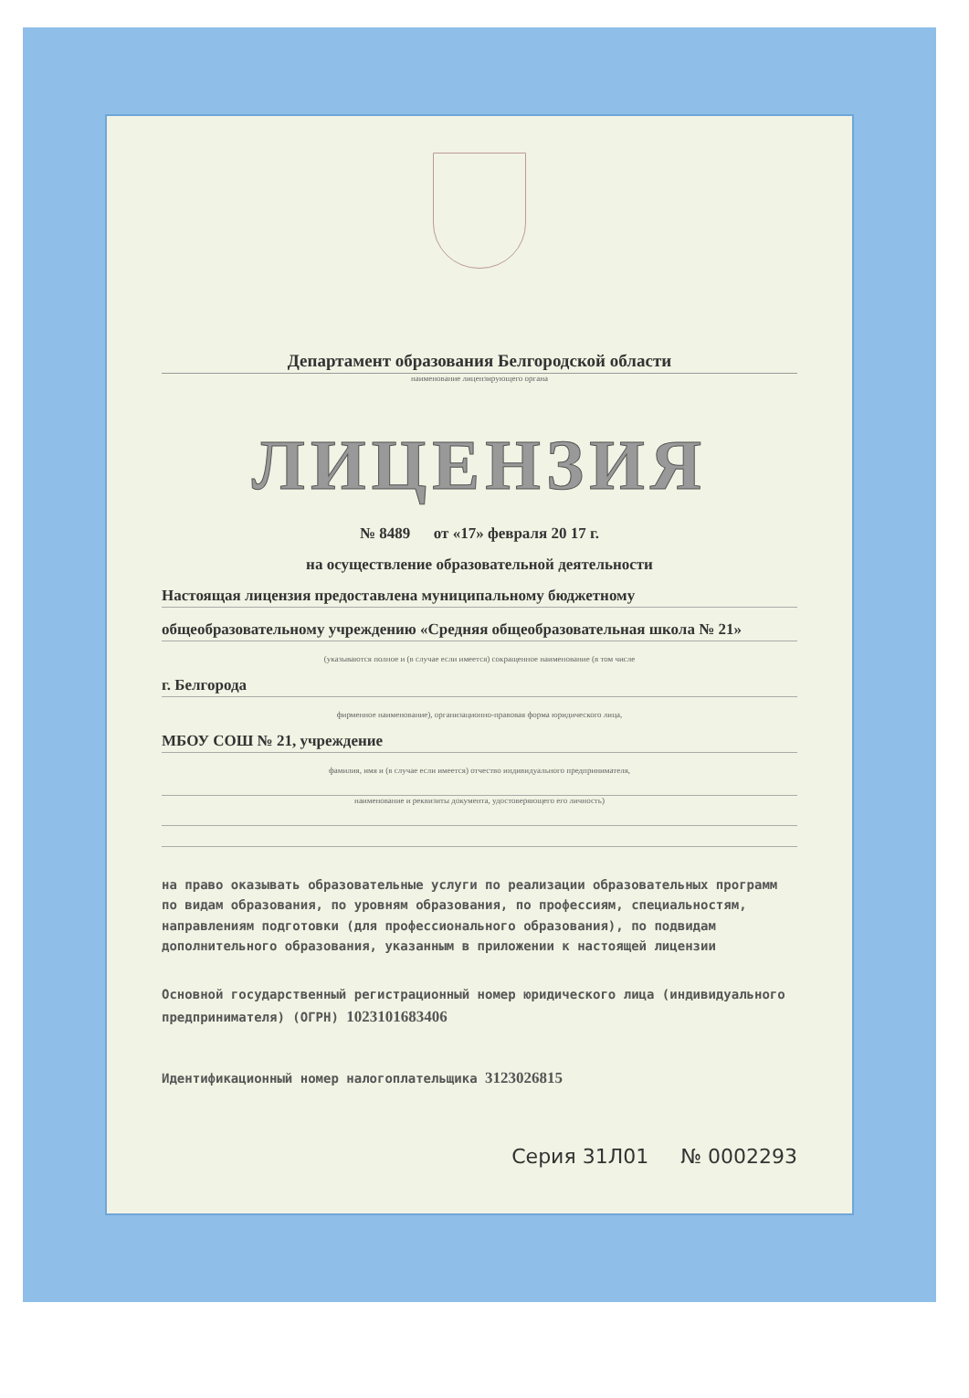Департамент образования Белгородской области
наименование лицензирующего органа
ЛИЦЕНЗИЯ
№ 8489 от «17» февраля 20 17 г.
на осуществление образовательной деятельности
Настоящая лицензия предоставлена муниципальному бюджетному
общеобразовательному учреждению «Средняя общеобразовательная школа № 21»
(указываются полное и (в случае если имеется) сокращенное наименование (в том числе
г. Белгорода
фирменное наименование), организационно-правовая форма юридического лица,
МБОУ СОШ № 21, учреждение
фамилия, имя и (в случае если имеется) отчество индивидуального предпринимателя,
наименование и реквизиты документа, удостоверяющего его личность)
на право оказывать образовательные услуги по реализации образовательных программ по видам образования, по уровням образования, по профессиям, специальностям, направлениям подготовки (для профессионального образования), по подвидам дополнительного образования, указанным в приложении к настоящей лицензии
Основной государственный регистрационный номер юридического лица (индивидуального предпринимателя) (ОГРН) 1023101683406
Идентификационный номер налогоплательщика 3123026815
Серия 31Л01 № 0002293